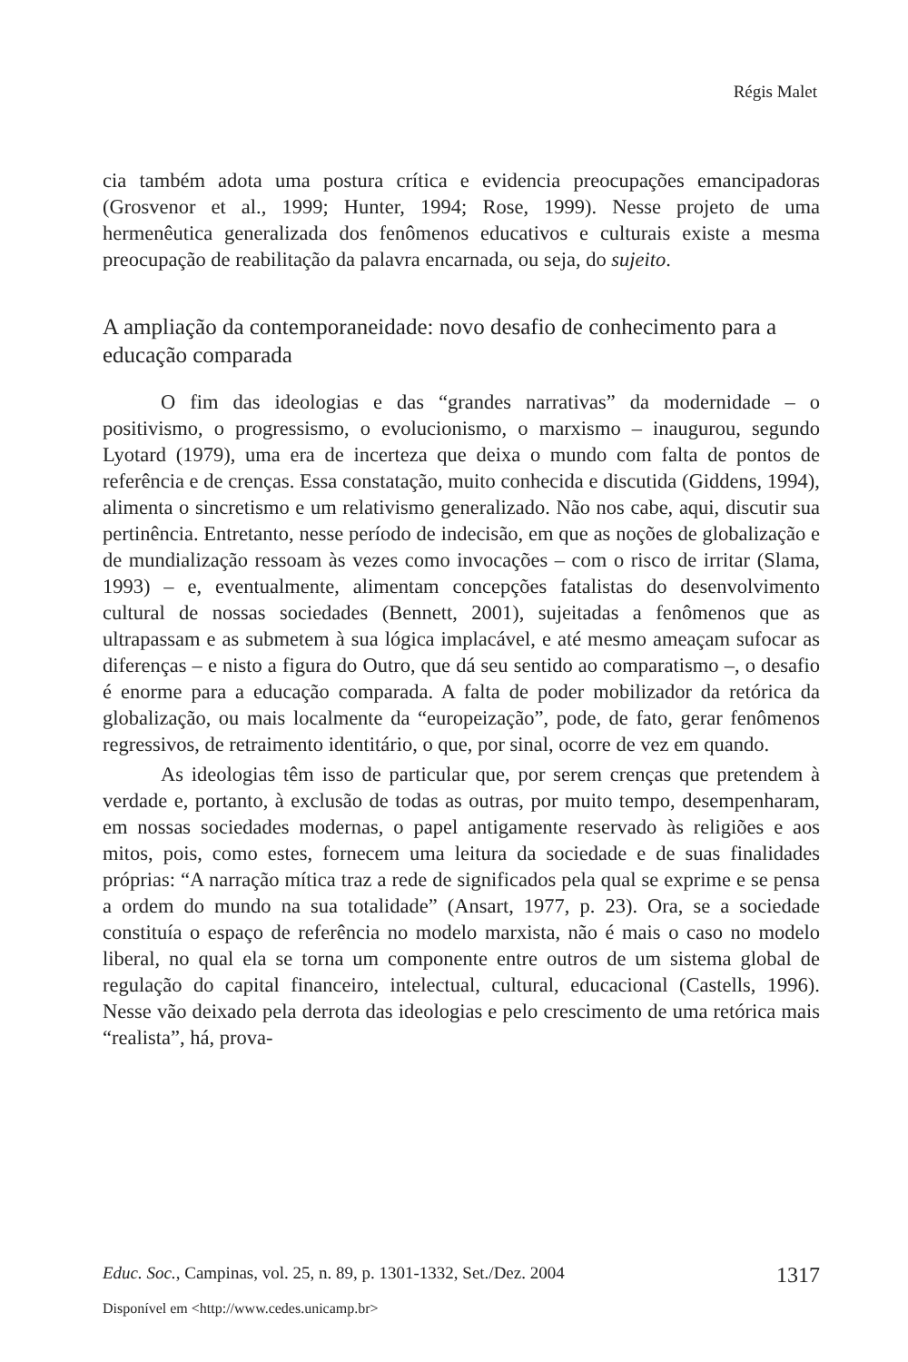Régis Malet
cia também adota uma postura crítica e evidencia preocupações emancipadoras (Grosvenor et al., 1999; Hunter, 1994; Rose, 1999). Nesse projeto de uma hermenêutica generalizada dos fenômenos educativos e culturais existe a mesma preocupação de reabilitação da palavra encarnada, ou seja, do sujeito.
A ampliação da contemporaneidade: novo desafio de conhecimento para a educação comparada
O fim das ideologias e das “grandes narrativas” da modernidade – o positivismo, o progressismo, o evolucionismo, o marxismo – inaugurou, segundo Lyotard (1979), uma era de incerteza que deixa o mundo com falta de pontos de referência e de crenças. Essa constatação, muito conhecida e discutida (Giddens, 1994), alimenta o sincretismo e um relativismo generalizado. Não nos cabe, aqui, discutir sua pertinência. Entretanto, nesse período de indecisão, em que as noções de globalização e de mundialização ressoam às vezes como invocações – com o risco de irritar (Slama, 1993) – e, eventualmente, alimentam concepções fatalistas do desenvolvimento cultural de nossas sociedades (Bennett, 2001), sujeitadas a fenômenos que as ultrapassam e as submetem à sua lógica implacável, e até mesmo ameaçam sufocar as diferenças – e nisto a figura do Outro, que dá seu sentido ao comparatismo –, o desafio é enorme para a educação comparada. A falta de poder mobilizador da retórica da globalização, ou mais localmente da “europeização”, pode, de fato, gerar fenômenos regressivos, de retraimento identitário, o que, por sinal, ocorre de vez em quando.
As ideologias têm isso de particular que, por serem crenças que pretendem à verdade e, portanto, à exclusão de todas as outras, por muito tempo, desempenharam, em nossas sociedades modernas, o papel antigamente reservado às religiões e aos mitos, pois, como estes, fornecem uma leitura da sociedade e de suas finalidades próprias: “A narração mítica traz a rede de significados pela qual se exprime e se pensa a ordem do mundo na sua totalidade” (Ansart, 1977, p. 23). Ora, se a sociedade constituía o espaço de referência no modelo marxista, não é mais o caso no modelo liberal, no qual ela se torna um componente entre outros de um sistema global de regulação do capital financeiro, intelectual, cultural, educacional (Castells, 1996). Nesse vão deixado pela derrota das ideologias e pelo crescimento de uma retórica mais “realista”, há, prova-
Educ. Soc., Campinas, vol. 25, n. 89, p. 1301-1332, Set./Dez. 2004 1317
Disponível em <http://www.cedes.unicamp.br>